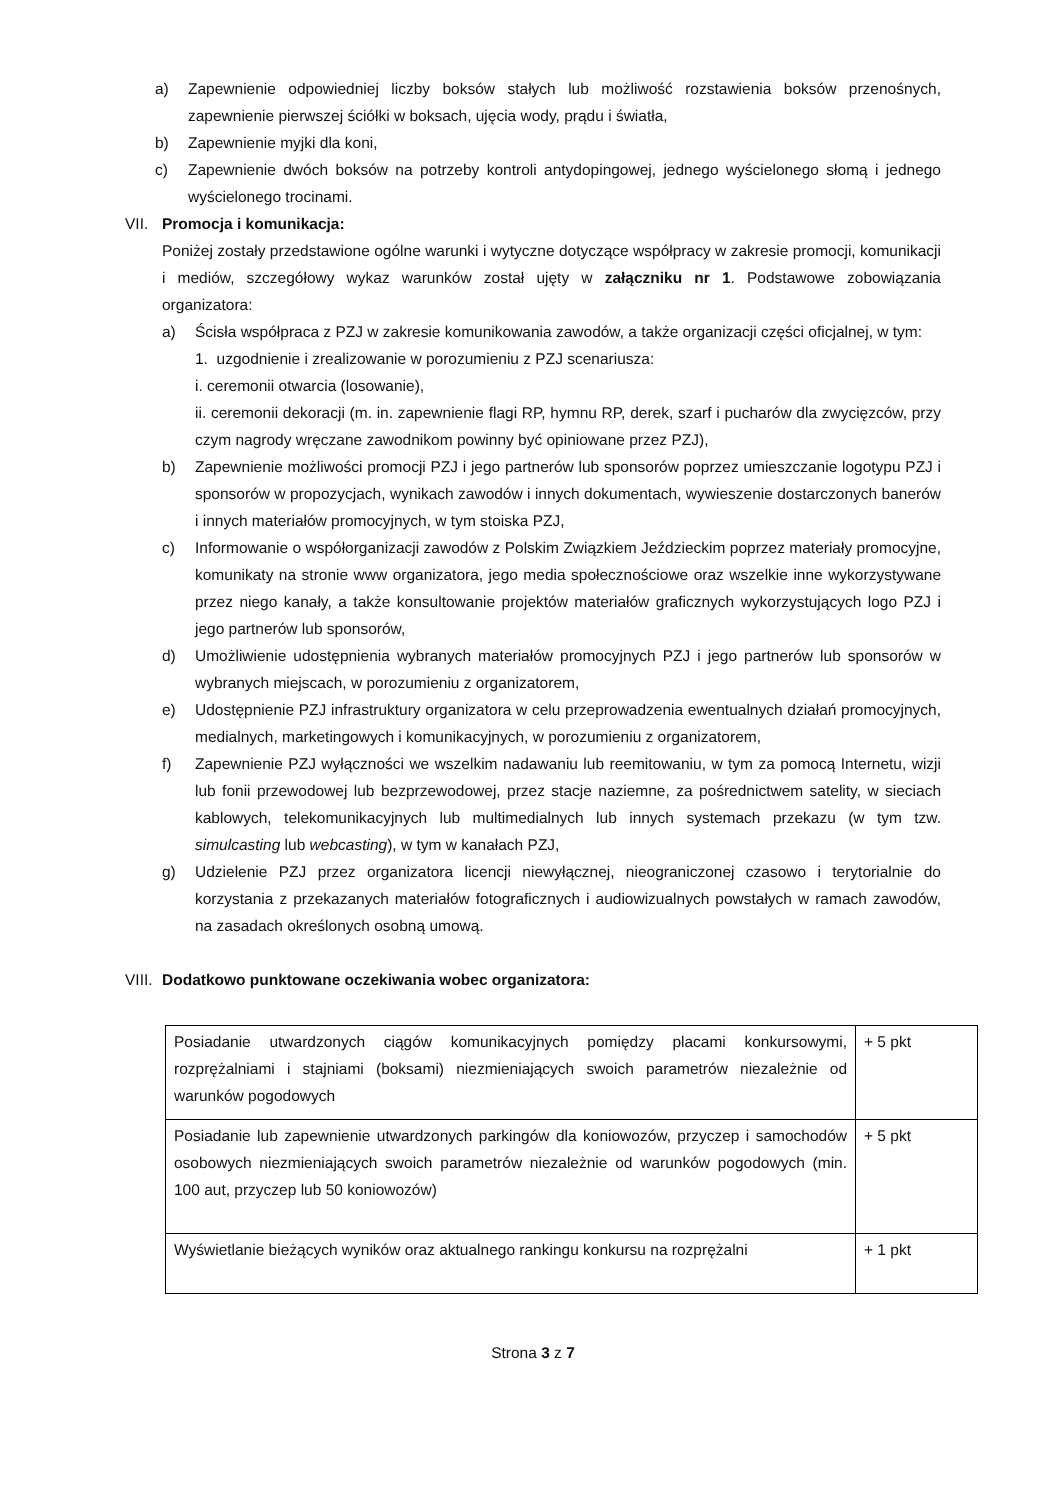a) Zapewnienie odpowiedniej liczby boksów stałych lub możliwość rozstawienia boksów przenośnych, zapewnienie pierwszej ściółki w boksach, ujęcia wody, prądu i światła,
b) Zapewnienie myjki dla koni,
c) Zapewnienie dwóch boksów na potrzeby kontroli antydopingowej, jednego wyścielonego słomą i jednego wyścielonego trocinami.
VII. Promocja i komunikacja:
Poniżej zostały przedstawione ogólne warunki i wytyczne dotyczące współpracy w zakresie promocji, komunikacji i mediów, szczegółowy wykaz warunków został ujęty w załączniku nr 1. Podstawowe zobowiązania organizatora:
a) Ścisła współpraca z PZJ w zakresie komunikowania zawodów, a także organizacji części oficjalnej, w tym:
1. uzgodnienie i zrealizowanie w porozumieniu z PZJ scenariusza:
i. ceremonii otwarcia (losowanie),
ii. ceremonii dekoracji (m. in. zapewnienie flagi RP, hymnu RP, derek, szarf i pucharów dla zwycięzców, przy czym nagrody wręczane zawodnikom powinny być opiniowane przez PZJ),
b) Zapewnienie możliwości promocji PZJ i jego partnerów lub sponsorów poprzez umieszczanie logotypu PZJ i sponsorów w propozycjach, wynikach zawodów i innych dokumentach, wywieszenie dostarczonych banerów i innych materiałów promocyjnych, w tym stoiska PZJ,
c) Informowanie o współorganizacji zawodów z Polskim Związkiem Jeździeckim poprzez materiały promocyjne, komunikaty na stronie www organizatora, jego media społecznościowe oraz wszelkie inne wykorzystywane przez niego kanały, a także konsultowanie projektów materiałów graficznych wykorzystujących logo PZJ i jego partnerów lub sponsorów,
d) Umożliwienie udostępnienia wybranych materiałów promocyjnych PZJ i jego partnerów lub sponsorów w wybranych miejscach, w porozumieniu z organizatorem,
e) Udostępnienie PZJ infrastruktury organizatora w celu przeprowadzenia ewentualnych działań promocyjnych, medialnych, marketingowych i komunikacyjnych, w porozumieniu z organizatorem,
f) Zapewnienie PZJ wyłączności we wszelkim nadawaniu lub reemitowaniu, w tym za pomocą Internetu, wizji lub fonii przewodowej lub bezprzewodowej, przez stacje naziemne, za pośrednictwem satelity, w sieciach kablowych, telekomunikacyjnych lub multimedialnych lub innych systemach przekazu (w tym tzw. simulcasting lub webcasting), w tym w kanałach PZJ,
g) Udzielenie PZJ przez organizatora licencji niewyłącznej, nieograniczonej czasowo i terytorialnie do korzystania z przekazanych materiałów fotograficznych i audiowizualnych powstałych w ramach zawodów, na zasadach określonych osobną umową.
VIII. Dodatkowo punktowane oczekiwania wobec organizatora:
| Posiadanie utwardzonych ciągów komunikacyjnych pomiędzy placami konkursowymi, rozprężalniami i stajniami (boksami) niezmieniających swoich parametrów niezależnie od warunków pogodowych | + 5 pkt |
| Posiadanie lub zapewnienie utwardzonych parkingów dla koniowozów, przyczep i samochodów osobowych niezmieniających swoich parametrów niezależnie od warunków pogodowych (min. 100 aut, przyczep lub 50 koniowozów) | + 5 pkt |
| Wyświetlanie bieżących wyników oraz aktualnego rankingu konkursu na rozprężalni | + 1 pkt |
Strona 3 z 7